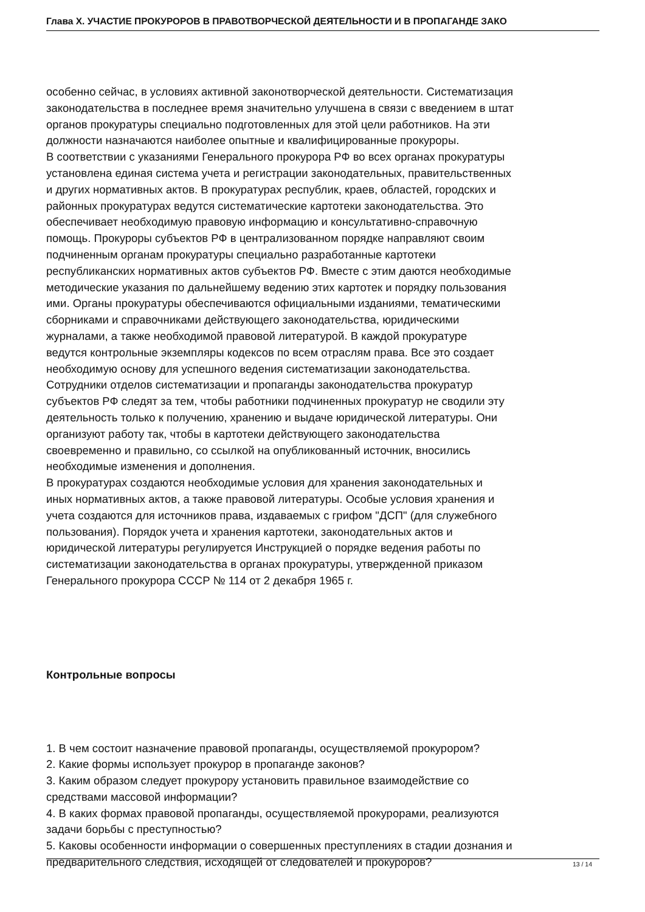Глава X. УЧАСТИЕ ПРОКУРОРОВ В ПРАВОТВОРЧЕСКОЙ ДЕЯТЕЛЬНОСТИ И В ПРОПАГАНДЕ ЗАКО
особенно сейчас, в условиях активной законотворческой деятельности. Систематизация
законодательства в последнее время значительно улучшена в связи с введением в штат
органов прокуратуры специально подготовленных для этой цели работников. На эти
должности назначаются наиболее опытные и квалифицированные прокуроры.
В соответствии с указаниями Генерального прокурора РФ во всех органах прокуратуры
установлена единая система учета и регистрации законодательных, правительственных
и других нормативных актов. В прокуратурах республик, краев, областей, городских и
районных прокуратурах ведутся систематические картотеки законодательства. Это
обеспечивает необходимую правовую информацию и консультативно-справочную
помощь. Прокуроры субъектов РФ в централизованном порядке направляют своим
подчиненным органам прокуратуры специально разработанные картотеки
республиканских нормативных актов субъектов РФ. Вместе с этим даются необходимые
методические указания по дальнейшему ведению этих картотек и порядку пользования
ими. Органы прокуратуры обеспечиваются официальными изданиями, тематическими
сборниками и справочниками действующего законодательства, юридическими
журналами, а также необходимой правовой литературой. В каждой прокуратуре
ведутся контрольные экземпляры кодексов по всем отраслям права. Все это создает
необходимую основу для успешного ведения систематизации законодательства.
Сотрудники отделов систематизации и пропаганды законодательства прокуратур
субъектов РФ следят за тем, чтобы работники подчиненных прокуратур не сводили эту
деятельность только к получению, хранению и выдаче юридической литературы. Они
организуют работу так, чтобы в картотеки действующего законодательства
своевременно и правильно, со ссылкой на опубликованный источник, вносились
необходимые изменения и дополнения.
В прокуратурах создаются необходимые условия для хранения законодательных и
иных нормативных актов, а также правовой литературы. Особые условия хранения и
учета создаются для источников права, издаваемых с грифом "ДСП" (для служебного
пользования). Порядок учета и хранения картотеки, законодательных актов и
юридической литературы регулируется Инструкцией о порядке ведения работы по
систематизации законодательства в органах прокуратуры, утвержденной приказом
Генерального прокурора СССР № 114 от 2 декабря 1965 г.
Контрольные вопросы
1. В чем состоит назначение правовой пропаганды, осуществляемой прокурором?
2. Какие формы использует прокурор в пропаганде законов?
3. Каким образом следует прокурору установить правильное взаимодействие со
средствами массовой информации?
4. В каких формах правовой пропаганды, осуществляемой прокурорами, реализуются
задачи борьбы с преступностью?
5. Каковы особенности информации о совершенных преступлениях в стадии дознания и
предварительного следствия, исходящей от следователей и прокуроров?
13 / 14